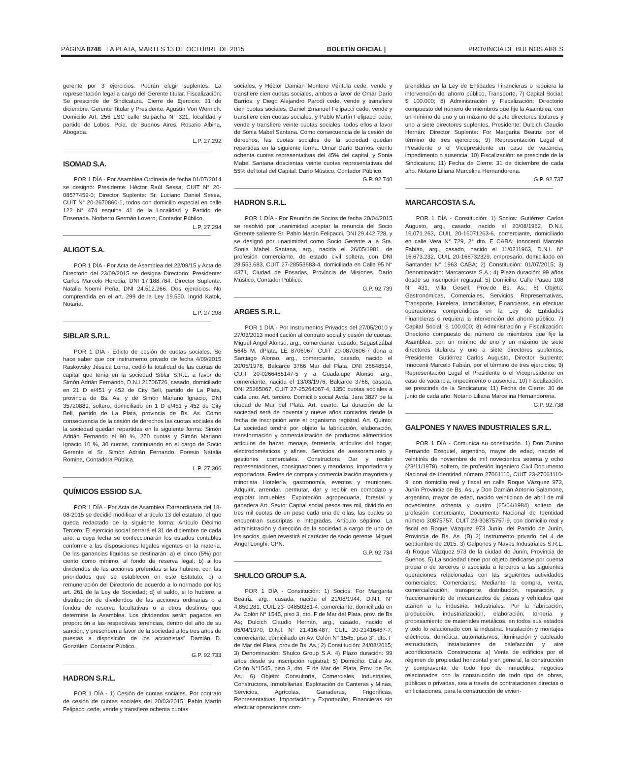PÁGINA 8748 LA PLATA, MARTES 13 DE OCTUBRE DE 2015 BOLETÍN OFICIAL | PROVINCIA DE BUENOS AIRES
gerente por 3 ejercicios. Podrán elegir suplentes. La representación legal a cargo del Gerente titular. Fiscalización: Se prescinde de Sindicatura. Cierre de Ejercicio: 31 de diciembre. Gerente Titular y Presidente: Agustín Von Wernich. Domicilio Art. 256 LSC calle Suipacha N° 321, localidad y partido de Lobos, Pcia. de Buenos Aires. Rosario Albina, Abogada.
L.P. 27.292
ISOMAD S.A.
POR 1 DÍA - Por Asamblea Ordinaria de fecha 01/07/2014 se designó: Presidente: Héctor Raúl Sessa, CUIT N° 20-08577459-0; Director Suplente: Sr. Luciano Daniel Sessa, CUIT N° 20-2670860-1, todos con domicilio especial en calle 122 N° 474 esquina 41 de la Localidad y Partido de Ensenada. Norberto Germán Lovero, Contador Público.
L.P. 27.294
ALIGOT S.A.
POR 1 DÍA - Por Acta de Asamblea del 22/09/15 y Acta de Directorio del 23/09/2015 se designa Directorio: Presidente: Carlos Marcelo Heredia, DNI 17.188.784; Director Suplente: Natalia Noemí Peña, DNI 24.512.266. Dos ejercicios. No comprendida en el art. 299 de la Ley 19.550. Ingrid Katok, Notaria.
L.P. 27.298
SIBLAR S.R.L.
POR 1 DÍA - Edicto de cesión de cuotas sociales. Se hace saber que por instrumento privado de fecha 4/09/2015 Raskovsky Jéssica Lorna, cedió la totalidad de las cuotas de capital que tenía en la sociedad Siblar S.R.L. a favor de Simón Adrián Fernando, D.N.I 21706726, casado, domiciliado en 21 D e/451 y 452 de City Bell, partido de La Plata, provincia de Bs. As. y de Simón Mariano Ignacio, DNI 35720889, soltero, domiciliado en 1 D e/451 y 452 de City Bell, partido de La Plata, provincia de Bs. As. Como consecuencia de la cesión de derechos las cuotas sociales de la sociedad quedan repartidas en la siguiente forma: Simón Adrián Fernando el 90 %, 270 cuotas y Simón Mariano Ignacio 10 %, 30 cuotas, continuando en el cargo de Socio Gerente el Sr. Simón Adrián Fernando. Foresio Natalia Romina, Contadora Pública.
L.P. 27.306
QUÍMICOS ESSIOD S.A.
POR 1 DÍA - Por Acta de Asamblea Extraordinaria del 18-08-2015 se decidió modificar el artículo 13 del estatuto, el que queda redactado de la siguiente forma: Artículo Décimo Tercero: El ejercicio social cerrará el 31 de diciembre de cada año, a cuya fecha se confeccionarán los estados contables conforme a las disposiciones legales vigentes en la materia. De las ganancias líquidas se destinarán: a) el cinco (5%) por ciento como mínimo, al fondo de reserva legal; b) a los dividendos de las acciones preferidas si las hubiere, con las prioridades que se establecen en este Estatuto; c) a remuneración del Directorio de acuerdo a lo normado por los art. 261 de la Ley de Sociedad; d) el saldo, si lo hubiere, a distribución de dividendos de las acciones ordinarias o a fondos de reserva facultativas o a otros destinos que determine la Asamblea. Los dividendos serán pagados en proporción a las respectivas tenencias, dentro del año de su sanción, y prescriben a favor de la sociedad a los tres años de puestas a disposición de los accionistas” Damián D. González. Contador Público.
G.P. 92.733
HADRON S.R.L.
POR 1 DÍA - 1) Cesión de cuotas sociales. Por contrato de cesión de cuotas sociales del 20/03/2015, Pablo Martín Felipacci cede, vende y transfiere ochenta cuotas
sociales, y Héctor Damián Montero Véntola cede, vende y transfiere cien cuotas sociales, ambos a favor de Omar Darío Barrios; y Diego Alejandro Parodi cede, vende y transfiere cien cuotas sociales, Daniel Emanuel Felipacci cede, vende y transfiere cien cuotas sociales, y Pablo Martín Felipacci cede, vende y transfiere veinte cuotas sociales, todos ellos a favor de Sonia Mabel Santana. Como consecuencia de la cesión de derechos, las cuotas sociales de la sociedad quedan repartidas en la siguiente forma: Omar Darío Barrios, ciento ochenta cuotas representativas del 45% del capital, y Sonia Mabel Santana doscientas veinte cuotas representativas del 55% del total del Capital. Darío Mústico, Contador Público.
G.P. 92.740
HADRON S.R.L.
POR 1 DÍA - Por Reunión de Socios de fecha 20/04/2015 se resolvió por unanimidad aceptar la renuncia del Socio Gerente saliente Sr. Pablo Martín Felipacci, DNI 29.442.728, y se designó por unanimidad como Socio Gerente a la Sra. Sonia Mabel Santana, arg., nacida el 26/05/1981, de profesión comerciante, de estado civil soltera, con DNI 28.553.683, CUIT 27-28553683-4, domiciliada en Calle 95 N° 4371, Ciudad de Posadas, Provincia de Misiones. Darío Mústico, Contador Público.
G.P. 92.739
ARGES S.R.L.
POR 1 DÍA - Por Instrumentos Privados del 27/05/2010 y 27/03/2013 modificación al contrato social y cesión de cuotas. Miguel Ángel Alonso, arg., comerciante, casado, Sagastizábal 5645 M. dPlata, LE 8706067, CUIT 20-0870606-7 dona a Santiago Alonso, arg., comerciante, casado, nacido el 20/05/1978, Balcarce 3766 Mar del Plata, DNI 26648514, CUIT 20-0266485147-5 y a Guadalupe Alonso, arg., comerciante, nacida el 13/03/1976, Balcarce 3766, casada, DNI 25265067, CUIT 27-25264067-4, 1350 cuotas sociales a cada uno. Art. tercero: Domicilio social Avda. Jara 3827 de la ciudad de Mar del Plata. Art. cuarto: La duración de la sociedad será de noventa y nueve años contados desde la fecha de inscripción ante el organismo registral. Art. Quinto: La sociedad tendrá por objeto la fabricación, elaboración, transformación y comercialización de productos alimenticios artículos de bazar, menaje, ferretería, artículos del hogar, electrodomésticos y afines. Servicios de asesoramiento y gestiones comerciales. Constructora Dar y recibir representaciones, consignaciones y mandatos. Importadora y exportadora. Redes de compra y comercialización mayorista y minorista Hotelería, gastronomía, eventos y reuniones. Adquirir, arrendar, permutar, dar y recibir en comodato y explotar inmuebles. Explotación agropecuaria, forestal y ganadera Art. Sexto: Capital social pesos tres mil, dividido en tres mil cuotas de un peso cada una de ellas, las cuales se encuentran suscriptas e integradas. Artículo séptimo: La administración y dirección de la sociedad a cargo de uno de los socios, quien revestirá el carácter de socio gerente. Miguel Ángel Longhi, CPN.
G.P. 92.734
SHULCO GROUP S.A.
POR 1 DÍA - Constitución: 1) Socios: For Margarita Beatriz, arg., casada, nacida el 21/08/1944, D.N.I. N° 4.850.281, CUIL 23- 04850281-4, comerciante, domiciliada en Av. Colón N° 1545, piso 3, dto. F de Mar del Plata, prov. de Bs As; Dulcich Claudio Hernán, arg., casado, nacido el 05/04/1970, D.N.I. N° 21.416.487, CUIL 20-21416487-7, comerciante, domiciliado en Av. Colón N° 1545, piso 3°, dto. F de Mar del Plata, prov.de Bs. As.; 2) Constitución: 24/08/2015; 3) Denominación: Shulco Group S.A. 4) Plazo duración: 99 años desde su inscripción registral; 5) Domicilio: Calle Av. Colón N°1545, piso 3, dto. F de Mar del Plata, Prov. de Bs. As.; 6) Objeto: Consultoría, Comerciales, Industriales, Constructora, Inmobiliarias, Explotación de Canteras y Minas, Servicios, Agrícolas, Ganaderas, Frigoríficas, Representativas, Importación y Exportación, Financieras sin efectuar operaciones com-
prendidas en la Ley de Entidades Financieras o requiera la intervención del ahorro público, Transporte, 7) Capital Social: $ 100.000; 8) Administración y Fiscalización: Directorio compuesto del número de miembros que fije la Asamblea, con un mínimo de uno y un máximo de siete directores titulares y uno a siete directores suplentes, Presidente: Dulcich Claudio Hernán; Director Suplente: For Margarita Beatriz por el término de tres ejercicios; 9) Representación Legal el Presidente o el Vicepresidente en caso de vacancia, impedimento o ausencia, 10) Fiscalización: se prescinde de la Sindicatura; 11) Fecha de Cierre: 31 de diciembre de cada año. Notario Liliana Marcelina Hernandorena.
G.P. 92.737
MARCARCOSTA S.A.
POR 1 DÍA - Constitución: 1) Socios: Gutiérrez Carlos Augusto, arg., casado, nacido el 20/08/1962, D.N.I. 16.071.263, CUIL 20-16071263-6, comerciante, domiciliado en calle Vera N° 729, 2° dto. E CABA; Innocenti Marcelo Fabián, arg., casado, nacido el 11/0211963, D.N.I. N° 16.673.232, CUIL 20-166732329, empresario, domiciliado en Santander N° 1963 CABA; 2) Constitución: 01/07/2015; 3) Denominación: Marcarcosta S.A.; 4) Plazo duración: 99 años desde su inscripción registral; 5) Domicilio: Calle Paseo 108 N° 431, Villa Gesell; Prov.de Bs. As.; 6) Objeto: Gastronómicas, Comerciales, Servicios, Representativas, Transporte, Hotelera, Inmobiliarias, Financieras, sin efectuar operaciones comprendidas en la Ley de Entidades Financieras o requiera la intervención del ahorro público. 7) Capital Social: $ 100.000; 8) Administración y Fiscalización: Directorio compuesto del número de miembros que fije la Asamblea, con un mínimo de uno y un máximo de siete directores titulares y uno a siete directores suplentes, Presidente: Gutiérrez Carlos Augusto, Director Suplente: Innocenti Marcelo Fabián, por el término de tres ejercicios; 9) Representación Legal el Presidente o el Vicepresidente en caso de vacancia, impedimento o ausencia. 10) Fiscalización: se prescinde de la Sindicatura; 11) Fecha de Cierre: 30 de junio de cada año. Notario Liliana Marcelina Hernandorena.
G.P. 92.738
GALPONES Y NAVES INDUSTRIALES S.R.L.
POR 1 DÍA - Comunica su constitución. 1) Don Zunino Fernando Ezequiel, argentino, mayor de edad, nacido el veintitrés de noviembre de mil novecientos setenta y ocho (23/11/1978), soltero, de profesión Ingeniero Civil Documento Nacional de Identidad número 27061110, CUIT 23-27061110-9, con domicilio real y fiscal en calle Roque Vázquez 973, Junín Provincia de Bs. As., y Don Damián Antonio Salamone, argentino, mayor de edad, nacido veinticinco de abril de mil novecientos ochenta y cuatro (25/04/1984) soltero de profesión comerciante, Documento Nacional de Identidad número 30875757, CUIT 23-30875757-9, con domicilio real y fiscal en Roque Vázquez 973 Junín, del Partido de Junín, Provincia de Bs. As. (B) 2) Instrumento privado del 4 de septiembre de 2015. 3) Galpones y Naves Industriales S.R.L. 4) Roque Vázquez 973 de la ciudad de Junín, Provincia de Buenos. 5) La sociedad tiene por objeto dedicarse por cuenta propia o de terceros o asociada a terceros a las siguientes operaciones relacionadas con las siguientes actividades comerciales: Comerciales: Mediante la compra, venta, comercialización, transporte, distribución, reparación, y fraccionamiento de mecanizados de piezas y vehículos que atañen a la industria. Industriales: Por la fabricación, producción, industrialización, elaboración, tornería y procesamiento de materiales metálicos, en todos sus estados y todo lo relacionado con la industria. Instalación y montajes eléctricos, domótica, automatismos, iluminación y cableado estructurado, instalaciones de calefacción y aire acondicionado. Constructora: a) Venta de edificios por el régimen de propiedad horizontal y en general, la construcción y compraventa de todo tipo de inmuebles, negocios relacionados con la construcción de todo tipo de obras, públicas o privadas, sea a través de contrataciones directas o en licitaciones, para la construcción de vivien-